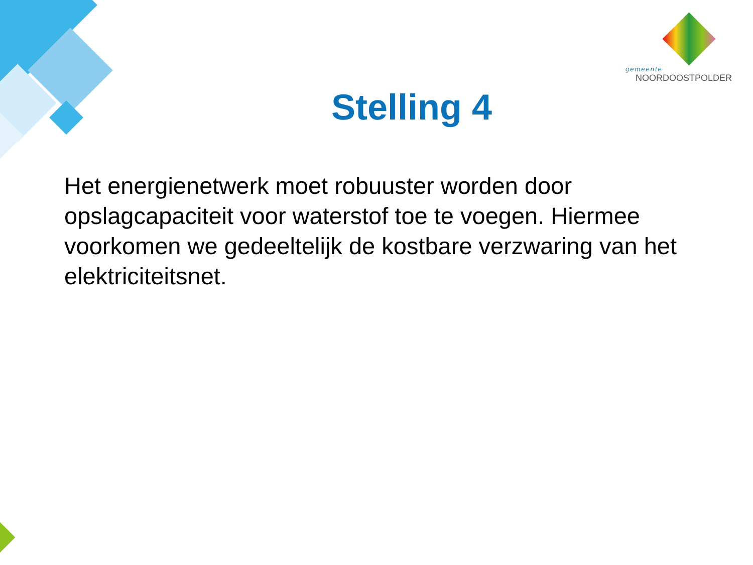gemeente
NOORDOOSTPOLDER
Stelling 4
Het energienetwerk moet robuuster worden door opslagcapaciteit voor waterstof toe te voegen. Hiermee voorkomen we gedeeltelijk de kostbare verzwaring van het elektriciteitsnet.